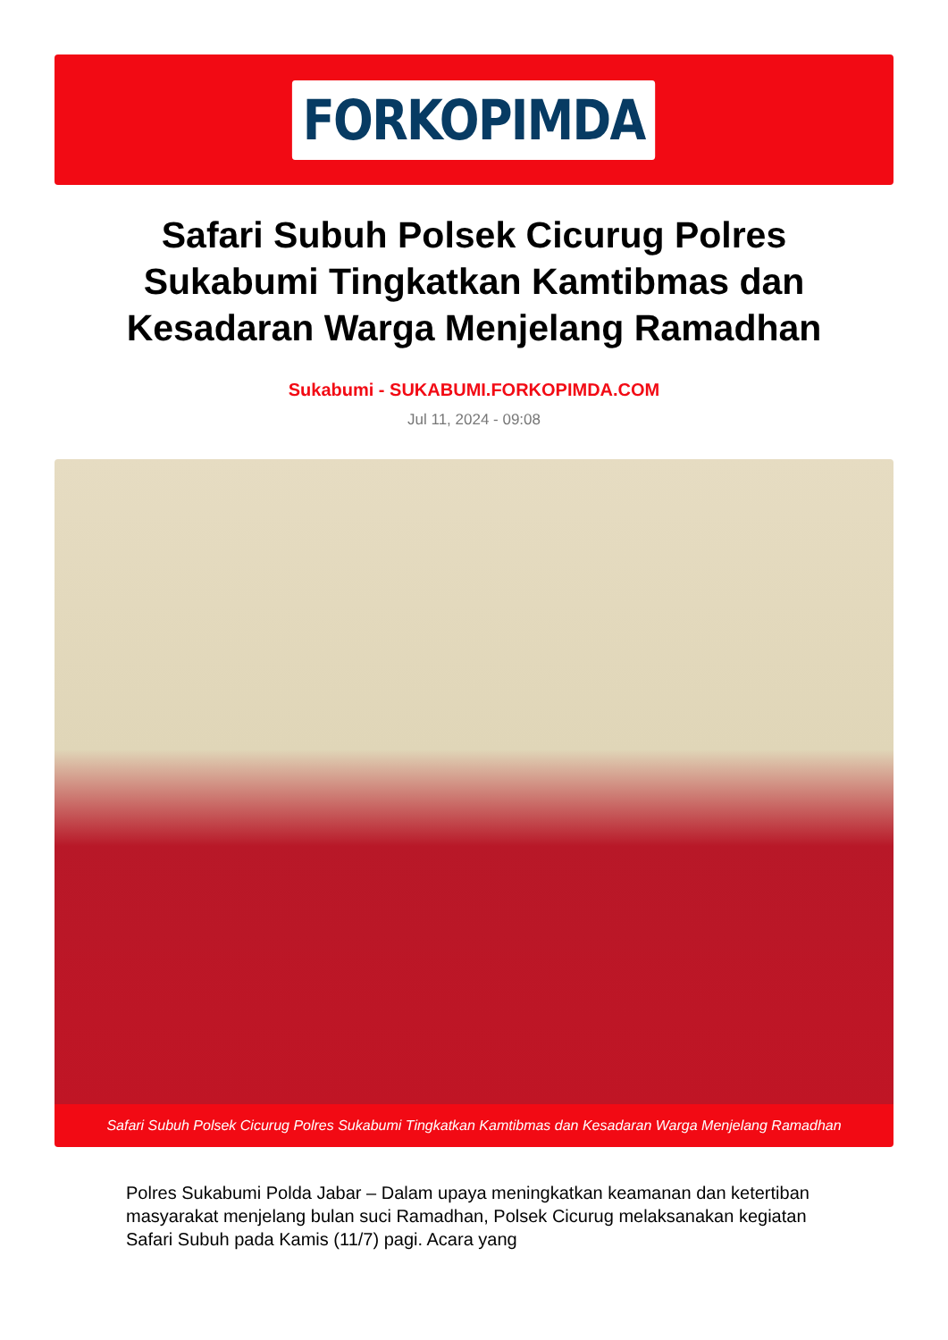FORKOPIMDA
Safari Subuh Polsek Cicurug Polres Sukabumi Tingkatkan Kamtibmas dan Kesadaran Warga Menjelang Ramadhan
Sukabumi - SUKABUMI.FORKOPIMDA.COM
Jul 11, 2024 - 09:08
Safari Subuh Polsek Cicurug Polres Sukabumi Tingkatkan Kamtibmas dan Kesadaran Warga Menjelang Ramadhan
Polres Sukabumi Polda Jabar – Dalam upaya meningkatkan keamanan dan ketertiban masyarakat menjelang bulan suci Ramadhan, Polsek Cicurug melaksanakan kegiatan Safari Subuh pada Kamis (11/7) pagi. Acara yang